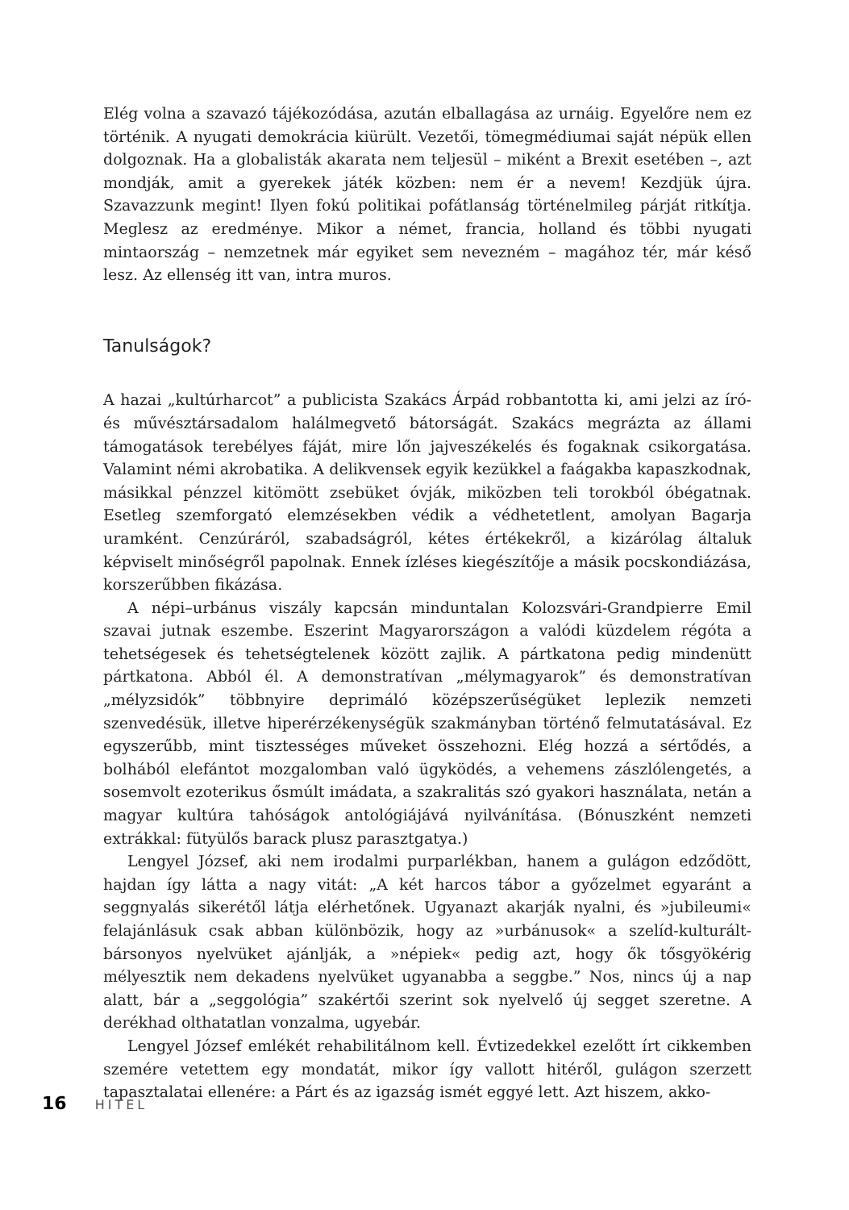Elég volna a szavazó tájékozódása, azután elballagása az urnáig. Egyelőre nem ez történik. A nyugati demokrácia kiürült. Vezetői, tömegmédiumai saját népük ellen dolgoznak. Ha a globalisták akarata nem teljesül – miként a Brexit esetében –, azt mondják, amit a gyerekek játék közben: nem ér a nevem! Kezdjük újra. Szavazzunk megint! Ilyen fokú politikai pofátlanság történelmileg párját ritkítja. Meglesz az eredménye. Mikor a német, francia, holland és többi nyugati mintaország – nemzetnek már egyiket sem nevezném – magához tér, már késő lesz. Az ellenség itt van, intra muros.
Tanulságok?
A hazai „kultúrharcot” a publicista Szakács Árpád robbantotta ki, ami jelzi az író- és művésztársadalom halálmegvető bátorságát. Szakács megrázta az állami támogatások terebélyes fáját, mire lőn jajveszékelés és fogaknak csikorgatása. Valamint némi akrobatika. A delikvensek egyik kezükkel a faágakba kapaszkodnak, másikkal pénzzel kitömött zsebüket óvják, miközben teli torokból óbégatnak. Esetleg szemforgató elemzésekben védik a védhetetlent, amolyan Bagarja uramként. Cenzúráról, szabadságról, kétes értékekről, a kizárólag általuk képviselt minőségről papolnak. Ennek ízléses kiegészítője a másik pocskondiázása, korszerűbben fikázása.
A népi–urbánus viszály kapcsán minduntalan Kolozsvári-Grandpierre Emil szavai jutnak eszembe. Eszerint Magyarországon a valódi küzdelem régóta a tehetségesek és tehetségtelenek között zajlik. A pártkatona pedig mindenütt pártkatona. Abból él. A demonstratívan „mélymagyarok” és demonstratívan „mélyzsidók” többnyire deprimáló középszerűségüket leplezik nemzeti szenvedésük, illetve hiperérzékenységük szakmányban történő felmutatásával. Ez egyszerűbb, mint tisztességes műveket összehozni. Elég hozzá a sértődés, a bolhából elefántot mozgalomban való ügyködés, a vehemens zászlólengetés, a sosemvolt ezoterikus ősmúlt imádata, a szakralitás szó gyakori használata, netán a magyar kultúra tahóságok antológiájává nyilvánítása. (Bónuszként nemzeti extrákkal: fütyülős barack plusz parasztgatya.)
Lengyel József, aki nem irodalmi purparlékban, hanem a gulágon edződött, hajdan így látta a nagy vitát: „A két harcos tábor a győzelmet egyaránt a seggnyalás sikerétől látja elérhetőnek. Ugyanazt akarják nyalni, és »jubileumi« felajánlásuk csak abban különbözik, hogy az »urbánusok« a szelíd-kulturált-bársonyos nyelvüket ajánlják, a »népiek« pedig azt, hogy ők tősgyökérig mélyesztik nem dekadens nyelvüket ugyanabba a seggbe.” Nos, nincs új a nap alatt, bár a „seggológia” szakértői szerint sok nyelvelő új segget szeretne. A derékhad olthatatlan vonzalma, ugyebár.
Lengyel József emlékét rehabilitálnom kell. Évtizedekkel ezelőtt írt cikkemben szemére vetettem egy mondatát, mikor így vallott hitéről, gulágon szerzett tapasztalatai ellenére: a Párt és az igazság ismét eggyé lett. Azt hiszem, akko-
16 HITEL